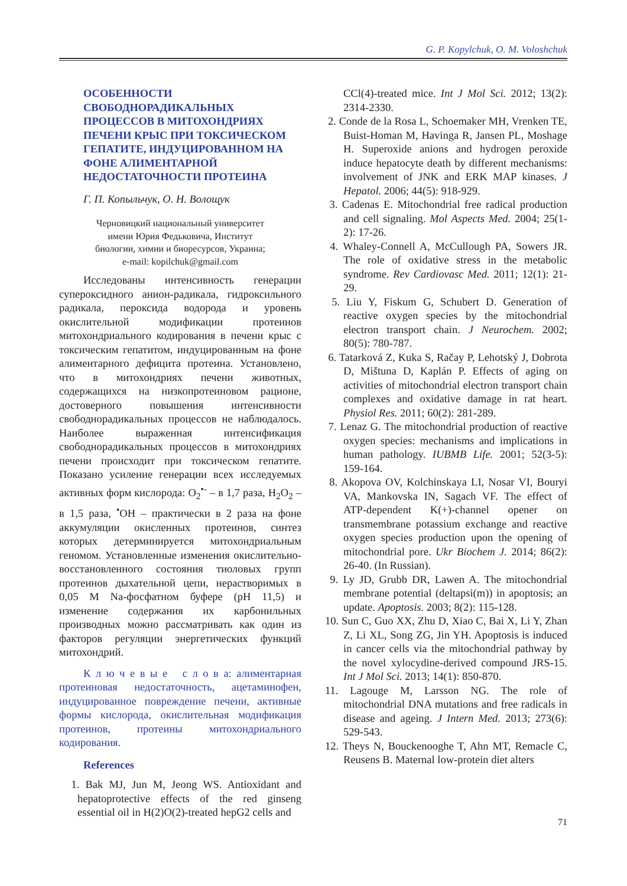G. P. Kopylchuk, O. M. Voloshchuk
ОСОБЕННОСТИ СВОБОДНОРАДИКАЛЬНЫХ ПРОЦЕССОВ В МИТОХОНДРИЯХ ПЕЧЕНИ КРЫС ПРИ ТОКСИЧЕСКОМ ГЕПАТИТЕ, ИНДУЦИРОВАННОМ НА ФОНЕ АЛИМЕНТАРНОЙ НЕДОСТАТОЧНОСТИ ПРОТЕИНА
Г. П. Копыльчук, О. Н. Волощук
Черновицкий национальный университет
имени Юрия Федьковича, Институт
биологии, химии и биоресурсов, Украина;
e-mail: kopilchuk@gmail.com
Исследованы интенсивность генерации супероксидного анион-радикала, гидроксильного радикала, пероксида водорода и уровень окислительной модификации протеинов митохондриального кодирования в печени крыс с токсическим гепатитом, индуцированным на фоне алиментарного дефицита протеина. Установлено, что в митохондриях печени животных, содержащихся на низкопротеиновом рационе, достоверного повышения интенсивности свободнорадикальных процессов не наблюдалось. Наиболее выраженная интенсификация свободнорадикальных процессов в митохондриях печени происходит при токсическом гепатите. Показано усиление генерации всех исследуемых активных форм кислорода: O<sub>2</sub><sup>•-</sup> – в 1,7 раза, H<sub>2</sub>O<sub>2</sub> – в 1,5 раза, <sup>•</sup>OH – практически в 2 раза на фоне аккумуляции окисленных протеинов, синтез которых детерминируется митохондриальным геномом. Установленные изменения окислительно-восстановленного состояния тиоловых групп протеинов дыхательной цепи, нерастворимых в 0,05 М Na-фосфатном буфере (pH 11,5) и изменение содержания их карбонильных производных можно рассматривать как один из факторов регуляции энергетических функций митохондрий.
К л ю ч е в ы е с л о в а: алиментарная протеиновая недостаточность, ацетаминофен, индуцированное повреждение печени, активные формы кислорода, окислительная модификация протеинов, протеины митохондриального кодирования.
References
1. Bak MJ, Jun M, Jeong WS. Antioxidant and hepatoprotective effects of the red ginseng essential oil in H(2)O(2)-treated hepG2 cells and
CCl(4)-treated mice. Int J Mol Sci. 2012; 13(2): 2314-2330.
2. Conde de la Rosa L, Schoemaker MH, Vrenken TE, Buist-Homan M, Havinga R, Jansen PL, Moshage H. Superoxide anions and hydrogen peroxide induce hepatocyte death by different mechanisms: involvement of JNK and ERK MAP kinases. J Hepatol. 2006; 44(5): 918-929.
3. Cadenas E. Mitochondrial free radical production and cell signaling. Mol Aspects Med. 2004; 25(1-2): 17-26.
4. Whaley-Connell A, McCullough PA, Sowers JR. The role of oxidative stress in the metabolic syndrome. Rev Cardiovasc Med. 2011; 12(1): 21-29.
5. Liu Y, Fiskum G, Schubert D. Generation of reactive oxygen species by the mitochondrial electron transport chain. J Neurochem. 2002; 80(5): 780-787.
6. Tatarková Z, Kuka S, Račay P, Lehotský J, Dobrota D, Mištuna D, Kaplán P. Effects of aging on activities of mitochondrial electron transport chain complexes and oxidative damage in rat heart. Physiol Res. 2011; 60(2): 281-289.
7. Lenaz G. The mitochondrial production of reactive oxygen species: mechanisms and implications in human pathology. IUBMB Life. 2001; 52(3-5): 159-164.
8. Akopova OV, Kolchinskaya LI, Nosar VI, Bouryi VA, Mankovska IN, Sagach VF. The effect of ATP-dependent K(+)-channel opener on transmembrane potassium exchange and reactive oxygen species production upon the opening of mitochondrial pore. Ukr Biochem J. 2014; 86(2): 26-40. (In Russian).
9. Ly JD, Grubb DR, Lawen A. The mitochondrial membrane potential (deltapsi(m)) in apoptosis; an update. Apoptosis. 2003; 8(2): 115-128.
10. Sun C, Guo XX, Zhu D, Xiao C, Bai X, Li Y, Zhan Z, Li XL, Song ZG, Jin YH. Apoptosis is induced in cancer cells via the mitochondrial pathway by the novel xylocydine-derived compound JRS-15. Int J Mol Sci. 2013; 14(1): 850-870.
11. Lagouge M, Larsson NG. The role of mitochondrial DNA mutations and free radicals in disease and ageing. J Intern Med. 2013; 273(6): 529-543.
12. Theys N, Bouckenooghe T, Ahn MT, Remacle C, Reusens B. Maternal low-protein diet alters
71